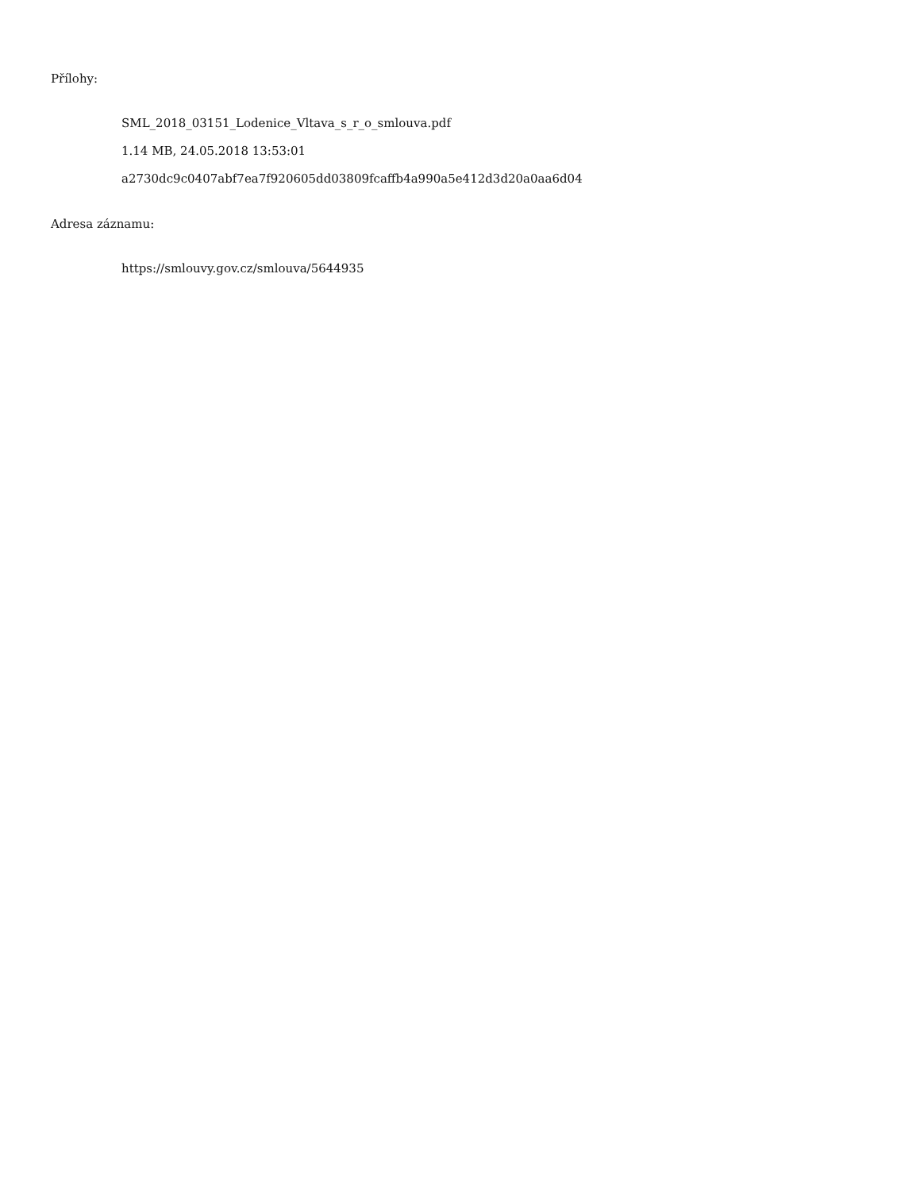Přílohy:
SML_2018_03151_Lodenice_Vltava_s_r_o_smlouva.pdf
1.14 MB, 24.05.2018 13:53:01
a2730dc9c0407abf7ea7f920605dd03809fcaffb4a990a5e412d3d20a0aa6d04
Adresa záznamu:
https://smlouvy.gov.cz/smlouva/5644935